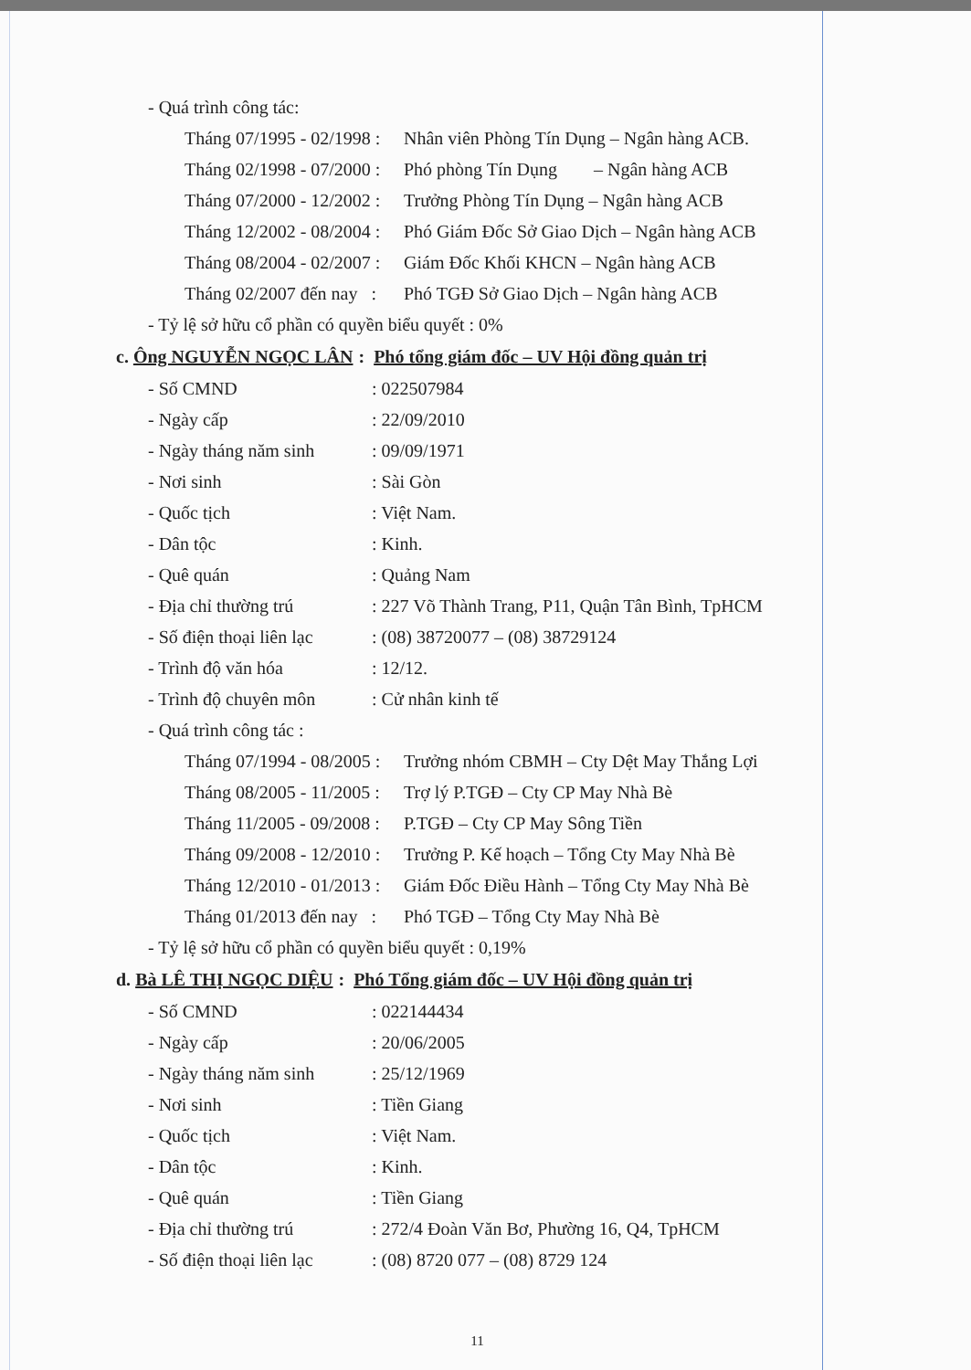- Quá trình công tác:
Tháng 07/1995 - 02/1998 : Nhân viên Phòng Tín Dụng – Ngân hàng ACB.
Tháng 02/1998 - 07/2000 : Phó phòng Tín Dụng – Ngân hàng ACB
Tháng 07/2000 - 12/2002 : Trưởng Phòng Tín Dụng – Ngân hàng ACB
Tháng 12/2002 - 08/2004 : Phó Giám Đốc Sở Giao Dịch – Ngân hàng ACB
Tháng 08/2004 - 02/2007 : Giám Đốc Khối KHCN – Ngân hàng ACB
Tháng 02/2007 đến nay : Phó TGĐ Sở Giao Dịch – Ngân hàng ACB
- Tỷ lệ sở hữu cổ phần có quyền biểu quyết : 0%
c. Ông NGUYỄN NGỌC LÂN : Phó tổng giám đốc – UV Hội đồng quản trị
- Số CMND: 022507984
- Ngày cấp: 22/09/2010
- Ngày tháng năm sinh: 09/09/1971
- Nơi sinh: Sài Gòn
- Quốc tịch: Việt Nam.
- Dân tộc: Kinh.
- Quê quán: Quảng Nam
- Địa chỉ thường trú: 227 Võ Thành Trang, P11, Quận Tân Bình, TpHCM
- Số điện thoại liên lạc: (08) 38720077 – (08) 38729124
- Trình độ văn hóa: 12/12.
- Trình độ chuyên môn: Cử nhân kinh tế
- Quá trình công tác :
Tháng 07/1994 - 08/2005 : Trưởng nhóm CBMH – Cty Dệt May Thắng Lợi
Tháng 08/2005 - 11/2005 : Trợ lý P.TGĐ – Cty CP May Nhà Bè
Tháng 11/2005 - 09/2008 : P.TGĐ – Cty CP May Sông Tiền
Tháng 09/2008 - 12/2010 : Trưởng P. Kế hoạch – Tổng Cty May Nhà Bè
Tháng 12/2010 - 01/2013 : Giám Đốc Điều Hành – Tổng Cty May Nhà Bè
Tháng 01/2013 đến nay : Phó TGĐ – Tổng Cty May Nhà Bè
- Tỷ lệ sở hữu cổ phần có quyền biểu quyết : 0,19%
d. Bà LÊ THỊ NGỌC DIỆU : Phó Tổng giám đốc – UV Hội đồng quản trị
- Số CMND: 022144434
- Ngày cấp: 20/06/2005
- Ngày tháng năm sinh: 25/12/1969
- Nơi sinh: Tiền Giang
- Quốc tịch: Việt Nam.
- Dân tộc: Kinh.
- Quê quán: Tiền Giang
- Địa chỉ thường trú: 272/4 Đoàn Văn Bơ, Phường 16, Q4, TpHCM
- Số điện thoại liên lạc: (08) 8720 077 – (08) 8729 124
11